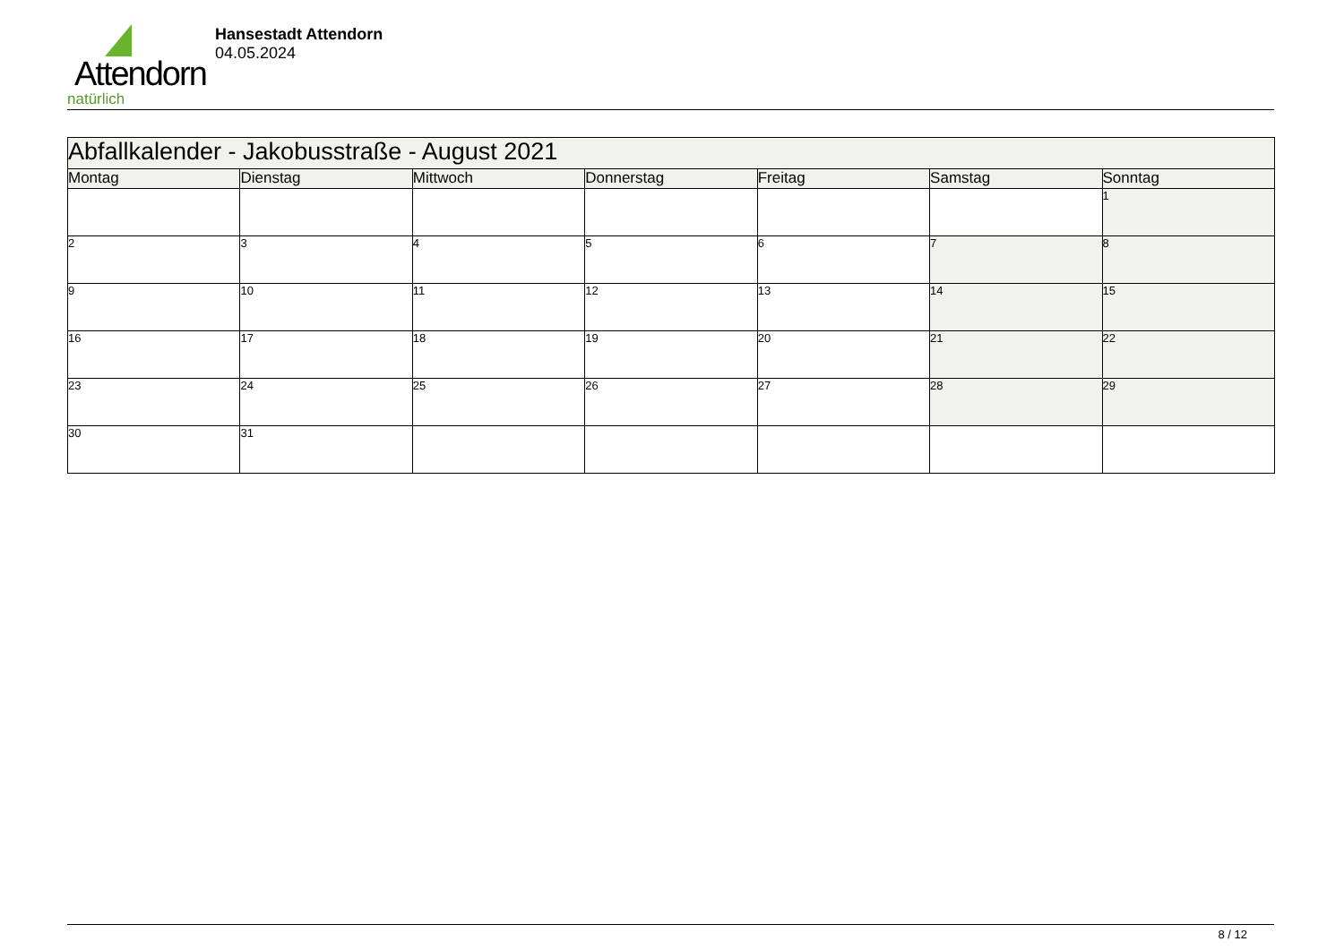Attendorn
natürlich
Hansestadt Attendorn
04.05.2024
| Abfallkalender - Jakobusstraße - August 2021 | | | | | | |
| Montag | Dienstag | Mittwoch | Donnerstag | Freitag | Samstag | Sonntag |
| | | | | | | 1 |
| 2 | 3 | 4 | 5 | 6 | 7 | 8 |
| 9 | 10 | 11 | 12 | 13 | 14 | 15 |
| 16 | 17 | 18 | 19 | 20 | 21 | 22 |
| 23 | 24 | 25 | 26 | 27 | 28 | 29 |
| 30 | 31 | | | | | |
8 / 12